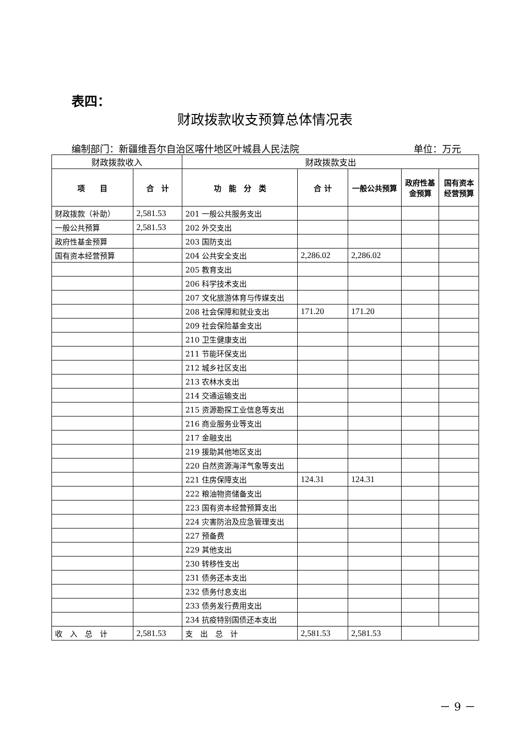表四：
财政拨款收支预算总体情况表
编制部门：新疆维吾尔自治区喀什地区叶城县人民法院 单位：万元
| 财政拨款收入 | | 财政拨款支出 | | | | |
| --- | --- | --- | --- | --- | --- | --- |
| 项 目 | 合 计 | 功 能 分 类 | 合 计 | 一般公共预算 | 政府性基金预算 | 国有资本经营预算 |
| 财政拨款（补助） | 2,581.53 | 201 一般公共服务支出 | | | | |
| 一般公共预算 | 2,581.53 | 202 外交支出 | | | | |
| 政府性基金预算 | | 203 国防支出 | | | | |
| 国有资本经营预算 | | 204 公共安全支出 | 2,286.02 | 2,286.02 | | |
| | | 205 教育支出 | | | | |
| | | 206 科学技术支出 | | | | |
| | | 207 文化旅游体育与传媒支出 | | | | |
| | | 208 社会保障和就业支出 | 171.20 | 171.20 | | |
| | | 209 社会保险基金支出 | | | | |
| | | 210 卫生健康支出 | | | | |
| | | 211 节能环保支出 | | | | |
| | | 212 城乡社区支出 | | | | |
| | | 213 农林水支出 | | | | |
| | | 214 交通运输支出 | | | | |
| | | 215 资源勘探工业信息等支出 | | | | |
| | | 216 商业服务业等支出 | | | | |
| | | 217 金融支出 | | | | |
| | | 219 援助其他地区支出 | | | | |
| | | 220 自然资源海洋气象等支出 | | | | |
| | | 221 住房保障支出 | 124.31 | 124.31 | | |
| | | 222 粮油物资储备支出 | | | | |
| | | 223 国有资本经营预算支出 | | | | |
| | | 224 灾害防治及应急管理支出 | | | | |
| | | 227 预备费 | | | | |
| | | 229 其他支出 | | | | |
| | | 230 转移性支出 | | | | |
| | | 231 债务还本支出 | | | | |
| | | 232 债务付息支出 | | | | |
| | | 233 债务发行费用支出 | | | | |
| | | 234 抗疫特别国债还本支出 | | | | |
| 收 入 总 计 | 2,581.53 | 支 出 总 计 | 2,581.53 | 2,581.53 | | |
－ 9 －